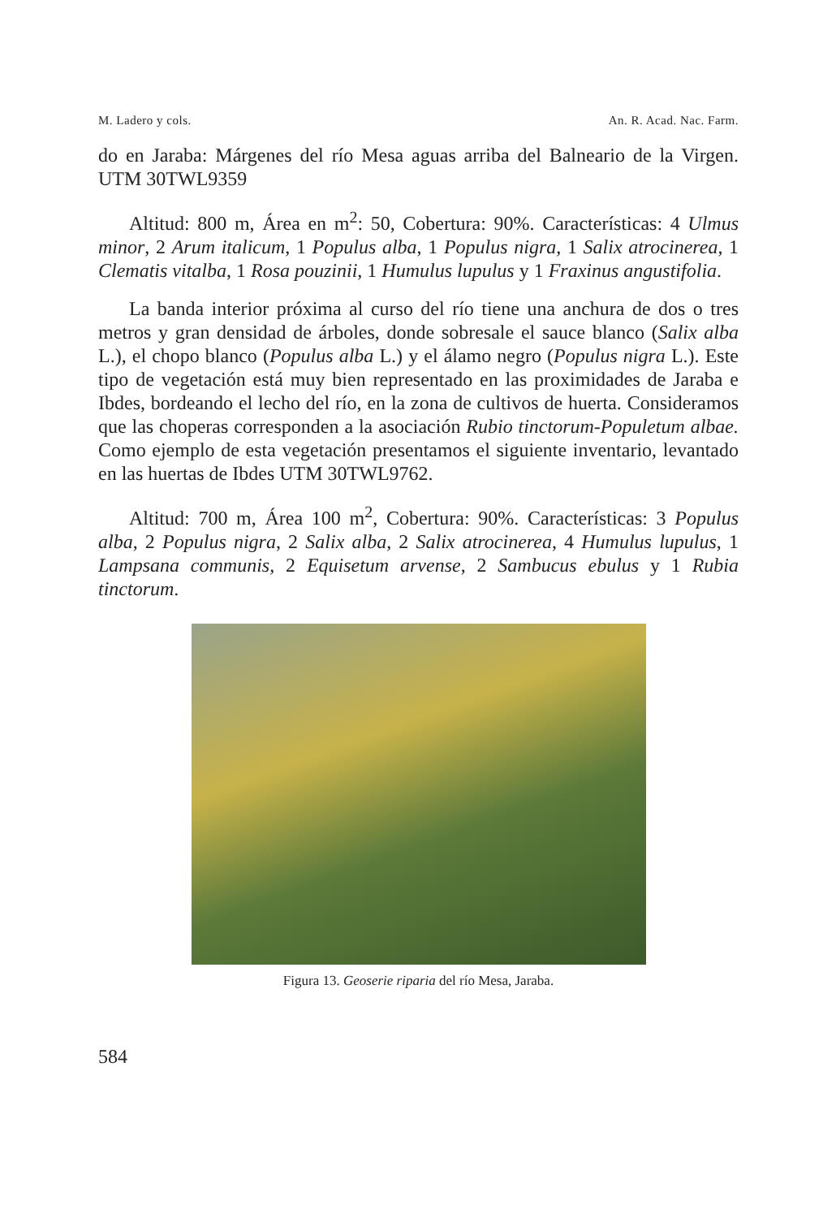M. Ladero y cols. An. R. Acad. Nac. Farm.
do en Jaraba: Márgenes del río Mesa aguas arriba del Balneario de la Virgen. UTM 30TWL9359
Altitud: 800 m, Área en m<sup>2</sup>: 50, Cobertura: 90%. Características: 4 Ulmus minor, 2 Arum italicum, 1 Populus alba, 1 Populus nigra, 1 Salix atrocinerea, 1 Clematis vitalba, 1 Rosa pouzinii, 1 Humulus lupulus y 1 Fraxinus angustifolia.
La banda interior próxima al curso del río tiene una anchura de dos o tres metros y gran densidad de árboles, donde sobresale el sauce blanco (Salix alba L.), el chopo blanco (Populus alba L.) y el álamo negro (Populus nigra L.). Este tipo de vegetación está muy bien representado en las proximidades de Jaraba e Ibdes, bordeando el lecho del río, en la zona de cultivos de huerta. Consideramos que las choperas corresponden a la asociación Rubio tinctorum-Populetum albae. Como ejemplo de esta vegetación presentamos el siguiente inventario, levantado en las huertas de Ibdes UTM 30TWL9762.
Altitud: 700 m, Área 100 m<sup>2</sup>, Cobertura: 90%. Características: 3 Populus alba, 2 Populus nigra, 2 Salix alba, 2 Salix atrocinerea, 4 Humulus lupulus, 1 Lampsana communis, 2 Equisetum arvense, 2 Sambucus ebulus y 1 Rubia tinctorum.
Figura 13. Geoserie riparia del río Mesa, Jaraba.
584